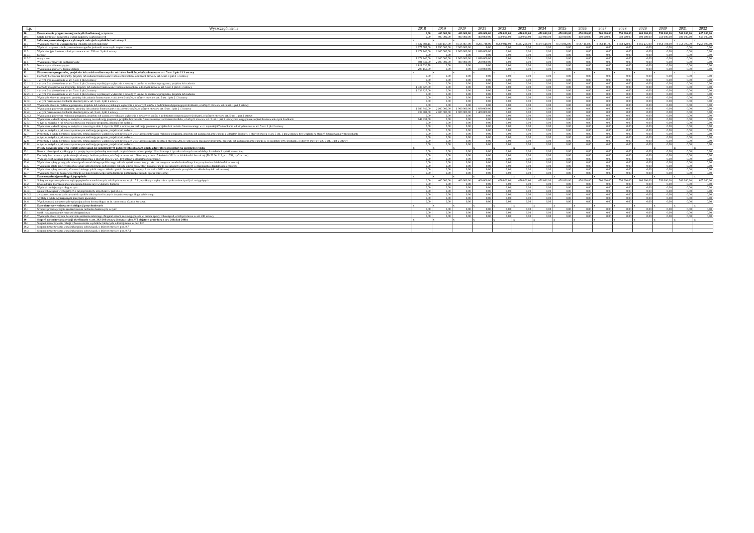| Lp. | Wyszczególnienie | 2018 | 2019 | 2020 | 2021 | 2022 | 2023 | 2024 | 2025 | 2026 | 2027 | 2028 | 2029 | 2030 | 2031 | 2032 |
| --- | --- | --- | --- | --- | --- | --- | --- | --- | --- | --- | --- | --- | --- | --- | --- | --- |
| 10 | Przeznaczenie prognozowanej nadwyżki budżetowej, w tym na: | 0,00 | 400 000,00 | 400 000,00 | 400 000,00 | 450 000,00 | 450 000,00 | 450 000,00 | 450 000,00 | 450 000,00 | 500 000,00 | 550 000,00 | 600 000,00 | 550 000,00 | 500 000,00 | 605 000,00 |
| 10.1 | Spłaty kredytów, pożyczek i wykup papierów wartościowych | 0,00 | 400 000,00 | 400 000,00 | 400 000,00 | 450 000,00 | 450 000,00 | 450 000,00 | 450 000,00 | 450 000,00 | 500 000,00 | 550 000,00 | 600 000,00 | 550 000,00 | 500 000,00 | 605 000,00 |
| 11 | Informacje uzupełniające o wybranych rodzajach wydatków budżetowych | x | x | x | x | x | x | x | x | x | x | x | x | x | x | x |
| 11.1 | Wydatki bieżące na wynagrodzenia i składki od nich naliczane | 8 532 683,15 | 8 028 157,00 | 8 116 467,00 | 8 205 748,00 | 8 290 011,00 | 8 387 268,00 | 8 479 528,00 | 8 574 802,00 | 8 667 103,00 | 8 762 441,00 | 8 858 828,00 | 8 956 275,00 | 9 054 794,00 | 9 154 397,00 | 9 255 095,00 |
| 11.2 | Wydatki związane z funkcjonowaniem organów jednostki samorządu terytorialnego | 2 077 683,00 | 1 990 000,00 | 2 000 000,00 | 0,00 | 0,00 | 0,00 | 0,00 | 0,00 | 0,00 | 0,00 | 0,00 | 0,00 | 0,00 | 0,00 | 0,00 |
| 11.3 | Wydatki objęte limitem, o którym mowa w art. 226 ust. 3 pkt 4 ustawy | 1 174 840,00 | 2 100 000,00 | 1 900 000,00 | 1 690 000,00 | 0,00 | 0,00 | 0,00 | 0,00 | 0,00 | 0,00 | 0,00 | 0,00 | 0,00 | 0,00 | 0,00 |
| 11.3.1 | bieżące | 0,00 | 0,00 | 0,00 | 0,00 | 0,00 | 0,00 | 0,00 | 0,00 | 0,00 | 0,00 | 0,00 | 0,00 | 0,00 | 0,00 | 0,00 |
| 11.3.2 | majątkowe | 1 174 840,00 | 2 100 000,00 | 1 900 000,00 | 1 690 000,00 | 0,00 | 0,00 | 0,00 | 0,00 | 0,00 | 0,00 | 0,00 | 0,00 | 0,00 | 0,00 | 0,00 |
| 11.4 | Wydatki inwestycyjne kontynuowane | 404 840,00 | 2 100 000,00 | 400 000,00 | 200 000,00 | 0,00 | 0,00 | 0,00 | 0,00 | 0,00 | 0,00 | 0,00 | 0,00 | 0,00 | 0,00 | 0,00 |
| 11.5 | Nowe wydatki inwestycyjne | 1 811 630,78 | 0,00 | 0,00 | 0,00 | 0,00 | 0,00 | 0,00 | 0,00 | 0,00 | 0,00 | 0,00 | 0,00 | 0,00 | 0,00 | 0,00 |
| 11.6 | Wydatki majątkowe w formie dotacji | 207 150,00 | 0,00 | 0,00 | 100 000,00 | 0,00 | 0,00 | 0,00 | 0,00 | 0,00 | 0,00 | 0,00 | 0,00 | 0,00 | 0,00 | 0,00 |
| 12 | Finansowanie programów, projektów lub zadań realizowanych z udziałem środków, o których mowa w art. 5 ust. 1 pkt 2 i 3 ustawy | x | x | x | x | x | x | x | x | x | x | x | x | x | x | x |
| 12.1 | Dochody bieżące na programy, projekty lub zadania finansowane z udziałem środków, o których mowa w art. 5 ust. 1 pkt 2 i 3 ustawy | 0,00 | 0,00 | 0,00 | 0,00 | 0,00 | 0,00 | 0,00 | 0,00 | 0,00 | 0,00 | 0,00 | 0,00 | 0,00 | 0,00 | 0,00 |
| 12.1.1 | - w tym środki określone w art. 5 ust. 1 pkt 2 ustawy | 0,00 | 0,00 | 0,00 | 0,00 | 0,00 | 0,00 | 0,00 | 0,00 | 0,00 | 0,00 | 0,00 | 0,00 | 0,00 | 0,00 | 0,00 |
| 12.1.1.1 | - w tym środki określone w art. 5 ust. 1 pkt 2 ustawy wynikające wyłącznie z zawartych umów na realizację programu, projektu lub zadania | 0,00 | 0,00 | 0,00 | 0,00 | 0,00 | 0,00 | 0,00 | 0,00 | 0,00 | 0,00 | 0,00 | 0,00 | 0,00 | 0,00 | 0,00 |
| 12.2 | Dochody majątkowe na programy, projekty lub zadania finansowane z udziałem środków, o których mowa w art. 5 ust. 1 pkt 2 i 3 ustawy | 1 333 827,00 | 0,00 | 0,00 | 0,00 | 0,00 | 0,00 | 0,00 | 0,00 | 0,00 | 0,00 | 0,00 | 0,00 | 0,00 | 0,00 | 0,00 |
| 12.2.1 | - w tym środki określone w art. 5 ust. 1 pkt 2 ustawy | 1 333 827,00 | 0,00 | 0,00 | 0,00 | 0,00 | 0,00 | 0,00 | 0,00 | 0,00 | 0,00 | 0,00 | 0,00 | 0,00 | 0,00 | 0,00 |
| 12.2.1.1 | - w tym środki określone w art. 5 ust. 1 pkt 2 ustawy wynikające wyłącznie z zawartych umów na realizację programu, projektu lub zadania | 0,00 | 0,00 | 0,00 | 0,00 | 0,00 | 0,00 | 0,00 | 0,00 | 0,00 | 0,00 | 0,00 | 0,00 | 0,00 | 0,00 | 0,00 |
| 12.3 | Wydatki bieżące na programy, projekty lub zadania finansowane z udziałem środków, o których mowa w art. 5 ust. 1 pkt 2 i 3 ustawy | 0,00 | 0,00 | 0,00 | 0,00 | 0,00 | 0,00 | 0,00 | 0,00 | 0,00 | 0,00 | 0,00 | 0,00 | 0,00 | 0,00 | 0,00 |
| 12.3.1 | - w tym finansowane środkami określonymi w art. 5 ust. 1 pkt 2 ustawy | 0,00 | 0,00 | 0,00 | 0,00 | 0,00 | 0,00 | 0,00 | 0,00 | 0,00 | 0,00 | 0,00 | 0,00 | 0,00 | 0,00 | 0,00 |
| 12.3.2 | Wydatki bieżące na realizację programu, projektu lub zadania wynikające wyłącznie z zawartych umów z podmiotem dysponującym środkami, o których mowa w art. 5 ust. 1 pkt 2 ustawy | 0,00 | 0,00 | 0,00 | 0,00 | 0,00 | 0,00 | 0,00 | 0,00 | 0,00 | 0,00 | 0,00 | 0,00 | 0,00 | 0,00 | 0,00 |
| 12.4 | Wydatki majątkowe na programy, projekty lub zadania finansowane z udziałem środków, o których mowa w art. 5 ust. 1 pkt 2 i 3 ustawy | 1 086 840,00 | 2 100 000,00 | 1 900 000,00 | 1 690 000,00 | 0,00 | 0,00 | 0,00 | 0,00 | 0,00 | 0,00 | 0,00 | 0,00 | 0,00 | 0,00 | 0,00 |
| 12.4.1 | - w tym finansowane środkami określonymi w art. 5 ust. 1 pkt 2 ustawy | 138 402,00 | 2 100 000,00 | 1 900 000,00 | 1 400 000,00 | 0,00 | 0,00 | 0,00 | 0,00 | 0,00 | 0,00 | 0,00 | 0,00 | 0,00 | 0,00 | 0,00 |
| 12.4.2 | Wydatki majątkowe na realizację programu, projektu lub zadania wynikające wyłącznie z zawartych umów z podmiotem dysponującym środkami, o których mowa w art. 5 ust. 1 pkt 2 ustawy | 0,00 | 0,00 | 0,00 | 0,00 | 0,00 | 0,00 | 0,00 | 0,00 | 0,00 | 0,00 | 0,00 | 0,00 | 0,00 | 0,00 | 0,00 |
| 12.5 | Wydatki na wkład krajowy w związku z umową na realizację programu, projektu lub zadania finansowanego z udziałem środków, o których mowa w art. 5 ust. 1 pkt 2 ustawy bez względu na stopień finansowania tymi środkami | 948 438,00 | 0,00 | 0,00 | 0,00 | 0,00 | 0,00 | 0,00 | 0,00 | 0,00 | 0,00 | 0,00 | 0,00 | 0,00 | 0,00 | 0,00 |
| 12.5.1 | w tym w związku z już zawartą umową na realizację programu, projektu lub zadania | 0,00 | 0,00 | 0,00 | 0,00 | 0,00 | 0,00 | 0,00 | 0,00 | 0,00 | 0,00 | 0,00 | 0,00 | 0,00 | 0,00 | 0,00 |
| 12.6 | Wydatki na wkład krajowy w związku z zawartą po dniu 1 stycznia 2013 r. umową na realizację programu, projektu lub zadania finansowanego w co najmniej 60% środkami, o których mowa w art. 5 ust. 1 pkt 2 ustawy | 0,00 | 0,00 | 0,00 | 0,00 | 0,00 | 0,00 | 0,00 | 0,00 | 0,00 | 0,00 | 0,00 | 0,00 | 0,00 | 0,00 | 0,00 |
| 12.6.1 | w tym w związku z już zawartą umową na realizację programu, projektu lub zadania | 0,00 | 0,00 | 0,00 | 0,00 | 0,00 | 0,00 | 0,00 | 0,00 | 0,00 | 0,00 | 0,00 | 0,00 | 0,00 | 0,00 | 0,00 |
| 12.7 | Przychody z tytułu kredytów, pożyczek, emisji papierów wartościowych powstające w związku z umową na realizację programu, projektu lub zadania finansowanego z udziałem środków, o których mowa w art. 5 ust. 1 pkt 2 ustawy bez względu na stopień finansowania tymi środkami | 0,00 | 0,00 | 0,00 | 0,00 | 0,00 | 0,00 | 0,00 | 0,00 | 0,00 | 0,00 | 0,00 | 0,00 | 0,00 | 0,00 | 0,00 |
| 12.7.1 | w tym w związku z już zawartą umową na realizację programu, projektu lub zadania | 0,00 | 0,00 | 0,00 | 0,00 | 0,00 | 0,00 | 0,00 | 0,00 | 0,00 | 0,00 | 0,00 | 0,00 | 0,00 | 0,00 | 0,00 |
| 12.8 | Przychody z tytułu kredytów, pożyczek, emisji papierów wartościowych powstające w związku z zawartą po dniu 1 stycznia 2013 r. umową na realizację programu, projektu lub zadania finansowanego w co najmniej 60% środkami, o których mowa w art. 5 ust. 1 pkt 2 ustawy | 0,00 | 0,00 | 0,00 | 0,00 | 0,00 | 0,00 | 0,00 | 0,00 | 0,00 | 0,00 | 0,00 | 0,00 | 0,00 | 0,00 | 0,00 |
| 12.8.1 | w tym w związku z już zawartą umową na realizację programu, projektu lub zadania | 0,00 | 0,00 | 0,00 | 0,00 | 0,00 | 0,00 | 0,00 | 0,00 | 0,00 | 0,00 | 0,00 | 0,00 | 0,00 | 0,00 | 0,00 |
| 13 | Kwoty dotyczące przejęcia i spłaty zobowiązań po samodzielnych publicznych zakładach opieki zdrowotnej oraz pokrycia ujemnego wyniku | x | x | x | x | x | x | x | x | x | x | x | x | x | x | x |
| 13.1 | Kwota zobowiązań wynikających z przejęcia przez jednostkę samorządu terytorialnego zobowiązań po likwidowanych i przekształcanych samodzielnych zakładach opieki zdrowotnej | 0,00 | 0,00 | 0,00 | 0,00 | 0,00 | 0,00 | 0,00 | 0,00 | 0,00 | 0,00 | 0,00 | 0,00 | 0,00 | 0,00 | 0,00 |
| 13.2 | Dochody budżetowe z tytułu dotacji celowej z budżetu państwa, o której mowa w art. 196 ustawy z dnia 15 kwietnia 2011 r. o działalności leczniczej (Dz.U. Nr 112, poz. 654, z późn. zm.) | 0,00 | 0,00 | 0,00 | 0,00 | 0,00 | 0,00 | 0,00 | 0,00 | 0,00 | 0,00 | 0,00 | 0,00 | 0,00 | 0,00 | 0,00 |
| 13.3 | Wysokość zobowiązań podlegających umorzeniu, o którym mowa w art. 190 ustawy o działalności leczniczej | 0,00 | 0,00 | 0,00 | 0,00 | 0,00 | 0,00 | 0,00 | 0,00 | 0,00 | 0,00 | 0,00 | 0,00 | 0,00 | 0,00 | 0,00 |
| 13.4 | Wydatki na spłatę przejętych zobowiązań samodzielnego publicznego zakładu opieki zdrowotnej przekształconego na zasadach określonych w przepisach o działalności leczniczej | 0,00 | 0,00 | 0,00 | 0,00 | 0,00 | 0,00 | 0,00 | 0,00 | 0,00 | 0,00 | 0,00 | 0,00 | 0,00 | 0,00 | 0,00 |
| 13.5 | Wydatki na spłatę przejętych zobowiązań samodzielnego publicznego zakładu opieki zdrowotnej likwidowanego na zasadach określonych w przepisach o działalności leczniczej | 0,00 | 0,00 | 0,00 | 0,00 | 0,00 | 0,00 | 0,00 | 0,00 | 0,00 | 0,00 | 0,00 | 0,00 | 0,00 | 0,00 | 0,00 |
| 13.6 | Wydatki na spłatę zobowiązań samodzielnego publicznego zakładu opieki zdrowotnej przejętych do końca 2011 r. na podstawie przepisów o zakładach opieki zdrowotnej | 0,00 | 0,00 | 0,00 | 0,00 | 0,00 | 0,00 | 0,00 | 0,00 | 0,00 | 0,00 | 0,00 | 0,00 | 0,00 | 0,00 | 0,00 |
| 13.7 | Wydatki bieżące na pokrycie ujemnego wyniku finansowego samodzielnego publicznego zakładu opieki zdrowotnej | 0,00 | 0,00 | 0,00 | 0,00 | 0,00 | 0,00 | 0,00 | 0,00 | 0,00 | 0,00 | 0,00 | 0,00 | 0,00 | 0,00 | 0,00 |
| 14 | Dane uzupełniające o długu i jego spłacie | x | x | x | x | x | x | x | x | x | x | x | x | x | x | x |
| 14.1 | Spłaty rat kapitałowych oraz wykup papierów wartościowych, o których mowa w pkt. 5.1., wynikające wyłącznie z tytułu zobowiązań już zaciągniętych | 0,00 | 400 000,00 | 400 000,00 | 400 000,00 | 450 000,00 | 450 000,00 | 450 000,00 | 450 000,00 | 450 000,00 | 500 000,00 | 550 000,00 | 600 000,00 | 550 000,00 | 500 000,00 | 605 000,00 |
| 14.2 | Kwota długu, którego planowana spłata dokona się z wydatków budżetu | 0,00 | 0,00 | 0,00 | 0,00 | 0,00 | 0,00 | 0,00 | 0,00 | 0,00 | 0,00 | 0,00 | 0,00 | 0,00 | 0,00 | 0,00 |
| 14.3 | Wydatki zmniejszające dług, w tym | 0,00 | 0,00 | 0,00 | 0,00 | 0,00 | 0,00 | 0,00 | 0,00 | 0,00 | 0,00 | 0,00 | 0,00 | 0,00 | 0,00 | 0,00 |
| 14.3.1 | spłata zobowiązań wymagalnych z lat poprzednich, innych niż w pkt 14.3.3 | 0,00 | 0,00 | 0,00 | 0,00 | 0,00 | 0,00 | 0,00 | 0,00 | 0,00 | 0,00 | 0,00 | 0,00 | 0,00 | 0,00 | 0,00 |
| 14.3.2 | związane z umowami zaliczanymi do tytułów dłużnych wliczanych do państwowego długu publicznego | 0,00 | 0,00 | 0,00 | 0,00 | 0,00 | 0,00 | 0,00 | 0,00 | 0,00 | 0,00 | 0,00 | 0,00 | 0,00 | 0,00 | 0,00 |
| 14.3.3 | wypłaty z tytułu wymagalnych poręczeń i gwarancji | 0,00 | 0,00 | 0,00 | 0,00 | 0,00 | 0,00 | 0,00 | 0,00 | 0,00 | 0,00 | 0,00 | 0,00 | 0,00 | 0,00 | 0,00 |
| 14.4 | Wynik operacji niekasowych wpływających na kwotę długu ( m.in. umorzenia, różnice kursowe) | 0,00 | 0,00 | 0,00 | 0,00 | 0,00 | 0,00 | 0,00 | 0,00 | 0,00 | 0,00 | 0,00 | 0,00 | 0,00 | 0,00 | 0,00 |
| 15 | Dane dotyczące emitowanych obligacji przychodowych | x | x | x | x | x | x | x | x | x | x | x | x | x | x | x |
| 15.1 | Środki z przedsięwzięcia gromadzone na rachunku bankowym, w tym: | 0,00 | 0,00 | 0,00 | 0,00 | 0,00 | 0,00 | 0,00 | 0,00 | 0,00 | 0,00 | 0,00 | 0,00 | 0,00 | 0,00 | 0,00 |
| 15.1.1 | środki na zaspokojenie roszczeń obligatariuszy | 0,00 | 0,00 | 0,00 | 0,00 | 0,00 | 0,00 | 0,00 | 0,00 | 0,00 | 0,00 | 0,00 | 0,00 | 0,00 | 0,00 | 0,00 |
| 15.2 | Wydatki bieżące z tytułu świadczenia emitenta należnego obligatariuszom, nieuwzględniane w limicie spłaty zobowiązań, o którym mowa w art. 243 ustawy | 0,00 | 0,00 | 0,00 | 0,00 | 0,00 | 0,00 | 0,00 | 0,00 | 0,00 | 0,00 | 0,00 | 0,00 | 0,00 | 0,00 | 0,00 |
| 16 | Stopień niezachowania relacji określonych w art. 242-244 ustawy (dotyczy tylko JST objętych procedurą z art. 240a lub 240b) | x | x | x | x | x | x | x | x | x | x | x | x | x | x | x |
| 16.1 | Stopień niezachowania relacji zrównoważenia wydatków bieżących, o której mowa w poz. 8.2 | | | | | | | | | | | | | | | |
| 16.2 | Stopień niezachowania wskaźnika spłaty zobowiązań, o którym mowa w poz. 9.7 | | | | | | | | | | | | | | | |
| 16.3 | Stopień niezachowania wskaźnika spłaty zobowiązań, o którym mowa w poz. 9.7.1 | | | | | | | | | | | | | | | |